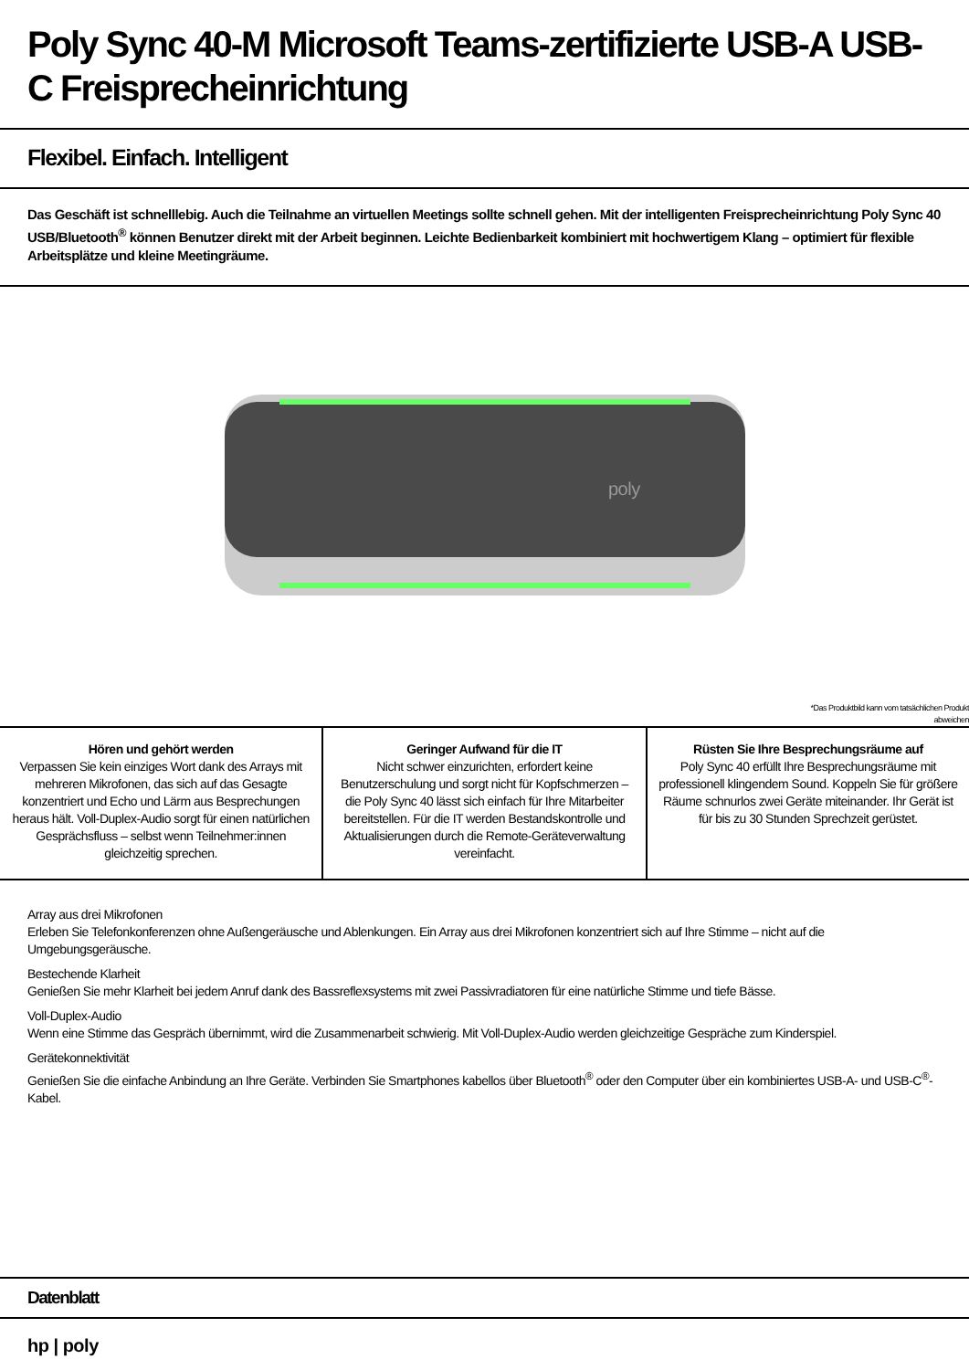Poly Sync 40-M Microsoft Teams-zertifizierte USB-A USB-C Freisprecheinrichtung
Flexibel. Einfach. Intelligent
Das Geschäft ist schnelllebig. Auch die Teilnahme an virtuellen Meetings sollte schnell gehen. Mit der intelligenten Freisprecheinrichtung Poly Sync 40 USB/Bluetooth<sup>®</sup> können Benutzer direkt mit der Arbeit beginnen. Leichte Bedienbarkeit kombiniert mit hochwertigem Klang – optimiert für flexible Arbeitsplätze und kleine Meetingräume.
poly
*Das Produktbild kann vom tatsächlichen Produkt
abweichen
Hören und gehört werden
Verpassen Sie kein einziges Wort dank des Arrays mit mehreren Mikrofonen, das sich auf das Gesagte konzentriert und Echo und Lärm aus Besprechungen heraus hält. Voll-Duplex-Audio sorgt für einen natürlichen Gesprächsfluss – selbst wenn Teilnehmer:innen gleichzeitig sprechen.
Geringer Aufwand für die IT
Nicht schwer einzurichten, erfordert keine Benutzerschulung und sorgt nicht für Kopfschmerzen – die Poly Sync 40 lässt sich einfach für Ihre Mitarbeiter bereitstellen. Für die IT werden Bestandskontrolle und Aktualisierungen durch die Remote-Geräteverwaltung vereinfacht.
Rüsten Sie Ihre Besprechungsräume auf
Poly Sync 40 erfüllt Ihre Besprechungsräume mit professionell klingendem Sound. Koppeln Sie für größere Räume schnurlos zwei Geräte miteinander. Ihr Gerät ist für bis zu 30 Stunden Sprechzeit gerüstet.
Array aus drei Mikrofonen
Erleben Sie Telefonkonferenzen ohne Außengeräusche und Ablenkungen. Ein Array aus drei Mikrofonen konzentriert sich auf Ihre Stimme – nicht auf die Umgebungsgeräusche.
Bestechende Klarheit
Genießen Sie mehr Klarheit bei jedem Anruf dank des Bassreflexsystems mit zwei Passivradiatoren für eine natürliche Stimme und tiefe Bässe.
Voll-Duplex-Audio
Wenn eine Stimme das Gespräch übernimmt, wird die Zusammenarbeit schwierig. Mit Voll-Duplex-Audio werden gleichzeitige Gespräche zum Kinderspiel.
Gerätekonnektivität
Genießen Sie die einfache Anbindung an Ihre Geräte. Verbinden Sie Smartphones kabellos über Bluetooth<sup>®</sup> oder den Computer über ein kombiniertes USB-A- und USB-C<sup>®</sup>-Kabel.
Datenblatt
hp | poly